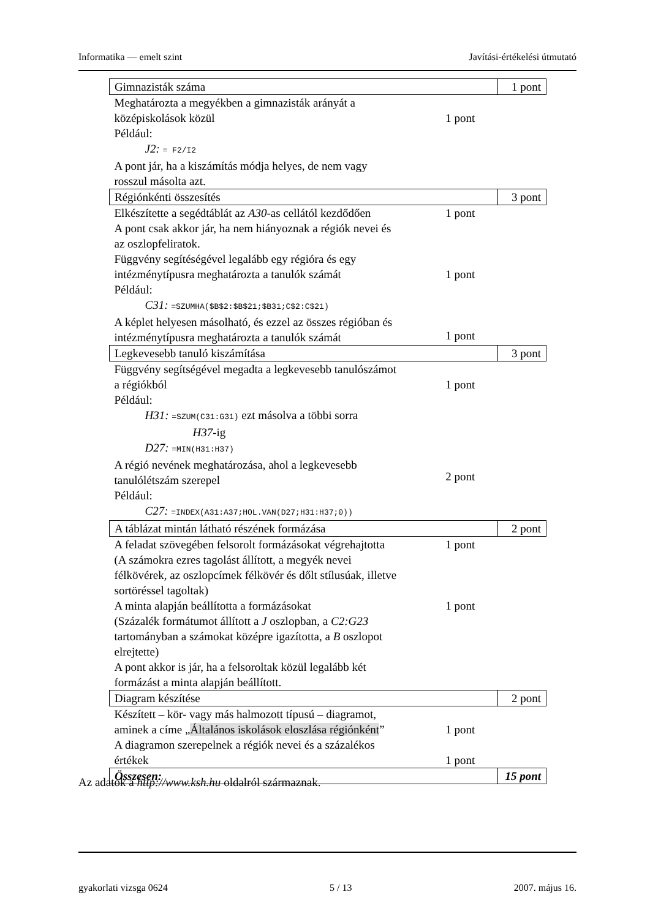Informatika — emelt szint Javítási-értékelési útmutató
| Gimnazisták száma | | 1 pont |
| Meghatározta a megyékben a gimnazisták arányát a középiskolások közül Például: J2: = F2/I2 A pont jár, ha a kiszámítás módja helyes, de nem vagy rosszul másolta azt. | 1 pont | |
| Régiónkénti összesítés | | 3 pont |
| Elkészítette a segédtáblát az A30 -as cellától kezdődően A pont csak akkor jár, ha nem hiányoznak a régiók nevei és az oszlopfeliratok. Függvény segítéségével legalább egy régióra és egy intézménytípusra meghatározta a tanulók számát Például: C31: =SZUMHA($B$2:$B$21;$B31;C$2:C$21) A képlet helyesen másolható, és ezzel az összes régióban és intézménytípusra meghatározta a tanulók számát | 1 pont 1 pont 1 pont | |
| Legkevesebb tanuló kiszámítása | | 3 pont |
| Függvény segítségével megadta a legkevesebb tanulószámot a régiókból Például: H31: =SZUM(C31:G31) ezt másolva a többi sorra H37 -ig D27: =MIN(H31:H37) A régió nevének meghatározása, ahol a legkevesebb tanulólétszám szerepel Például: C27: =INDEX(A31:A37;HOL.VAN(D27;H31:H37;0)) | 1 pont 2 pont | |
| A táblázat mintán látható részének formázása | | 2 pont |
| A feladat szövegében felsorolt formázásokat végrehajtotta (A számokra ezres tagolást állított, a megyék nevei félkövérek, az oszlopcímek félkövér és dőlt stílusúak, illetve sortöréssel tagoltak) A minta alapján beállította a formázásokat (Százalék formátumot állított a J oszlopban, a C2:G23 tartományban a számokat középre igazította, a B oszlopot elrejtette) A pont akkor is jár, ha a felsoroltak közül legalább két formázást a minta alapján beállított. | 1 pont 1 pont | |
| Diagram készítése | | 2 pont |
| Készített – kör- vagy más halmozott típusú – diagramot, aminek a címe „ Általános iskolások eloszlása régiónként ” A diagramon szerepelnek a régiók nevei és a százalékos értékek | 1 pont 1 pont | |
| Összesen: | | 15 pont |
Az adatok a http://www.ksh.hu oldalról származnak.
gyakorlati vizsga 0624 5 / 13 2007. május 16.